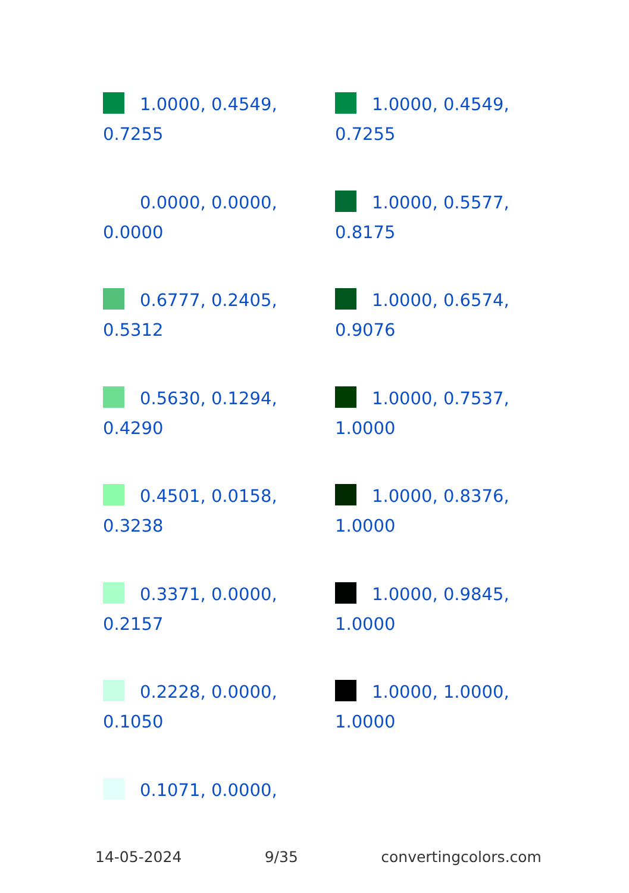1.0000, 0.4549, 0.7255
1.0000, 0.4549, 0.7255
0.0000, 0.0000, 0.0000
1.0000, 0.5577, 0.8175
0.6777, 0.2405, 0.5312
1.0000, 0.6574, 0.9076
0.5630, 0.1294, 0.4290
1.0000, 0.7537, 1.0000
0.4501, 0.0158, 0.3238
1.0000, 0.8376, 1.0000
0.3371, 0.0000, 0.2157
1.0000, 0.9845, 1.0000
0.2228, 0.0000, 0.1050
1.0000, 1.0000, 1.0000
0.1071, 0.0000,
14-05-2024 9/35 convertingcolors.com